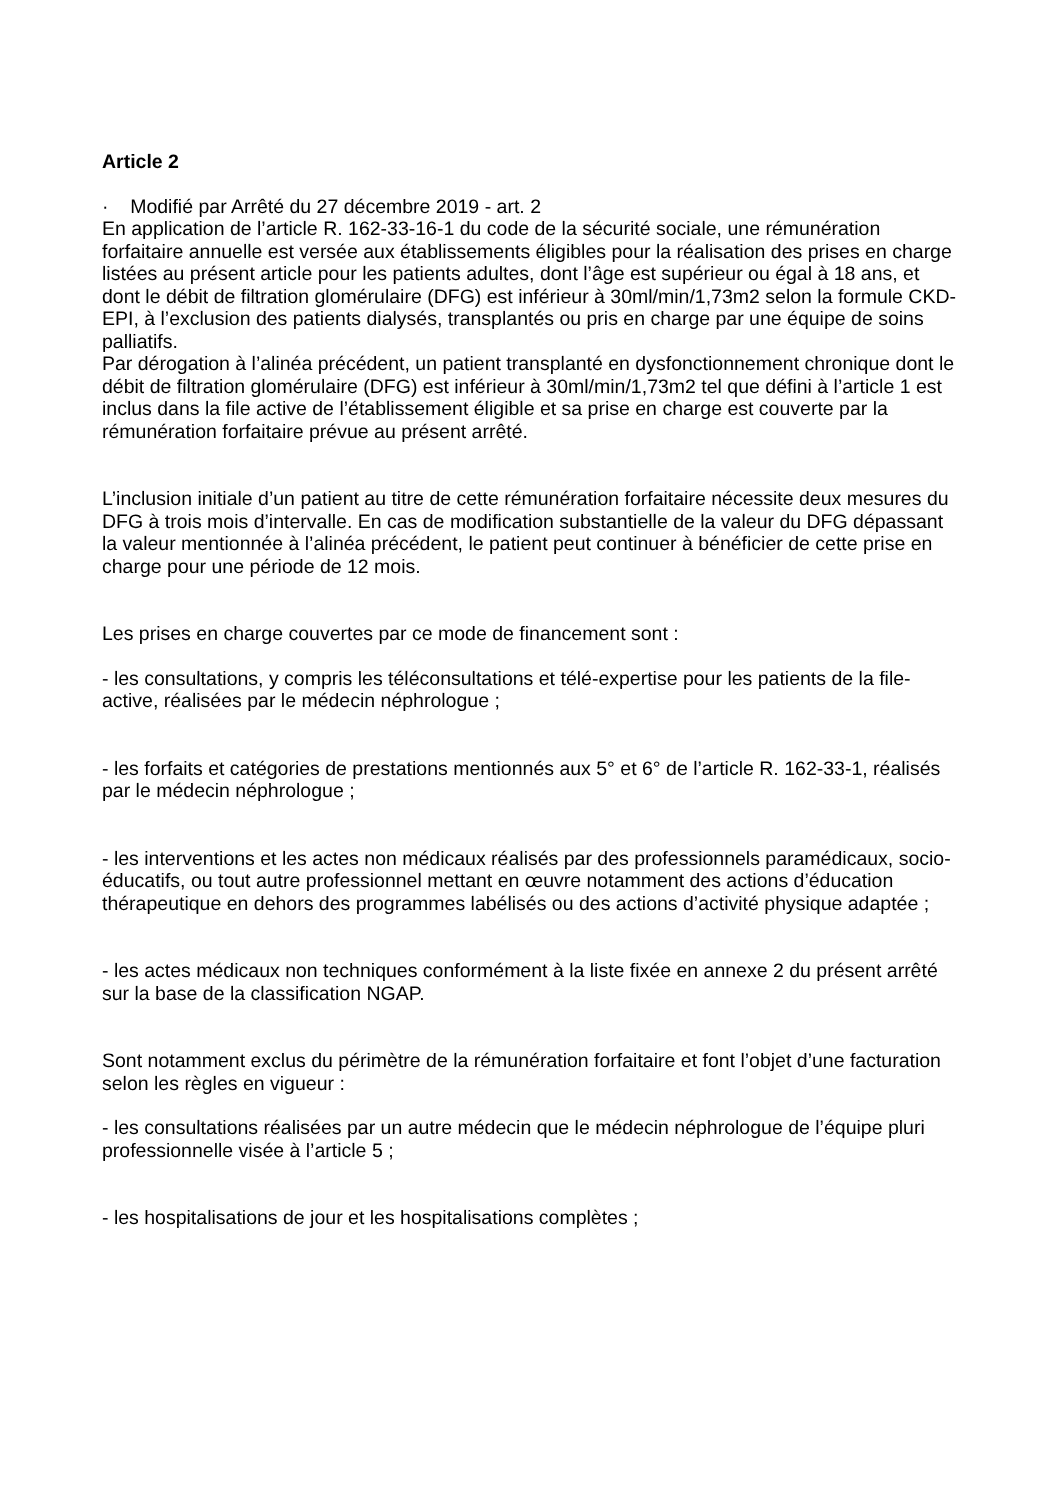Article 2
· Modifié par Arrêté du 27 décembre 2019 - art. 2
En application de l’article R. 162-33-16-1 du code de la sécurité sociale, une rémunération forfaitaire annuelle est versée aux établissements éligibles pour la réalisation des prises en charge listées au présent article pour les patients adultes, dont l’âge est supérieur ou égal à 18 ans, et dont le débit de filtration glomérulaire (DFG) est inférieur à 30ml/min/1,73m2 selon la formule CKD-EPI, à l’exclusion des patients dialysés, transplantés ou pris en charge par une équipe de soins palliatifs.
Par dérogation à l’alinéa précédent, un patient transplanté en dysfonctionnement chronique dont le débit de filtration glomérulaire (DFG) est inférieur à 30ml/min/1,73m2 tel que défini à l’article 1 est inclus dans la file active de l’établissement éligible et sa prise en charge est couverte par la rémunération forfaitaire prévue au présent arrêté.
L’inclusion initiale d’un patient au titre de cette rémunération forfaitaire nécessite deux mesures du DFG à trois mois d’intervalle. En cas de modification substantielle de la valeur du DFG dépassant la valeur mentionnée à l’alinéa précédent, le patient peut continuer à bénéficier de cette prise en charge pour une période de 12 mois.
Les prises en charge couvertes par ce mode de financement sont :
- les consultations, y compris les téléconsultations et télé-expertise pour les patients de la file-active, réalisées par le médecin néphrologue ;
- les forfaits et catégories de prestations mentionnés aux 5° et 6° de l’article R. 162-33-1, réalisés par le médecin néphrologue ;
- les interventions et les actes non médicaux réalisés par des professionnels paramédicaux, socio-éducatifs, ou tout autre professionnel mettant en œuvre notamment des actions d’éducation thérapeutique en dehors des programmes labélisés ou des actions d’activité physique adaptée ;
- les actes médicaux non techniques conformément à la liste fixée en annexe 2 du présent arrêté sur la base de la classification NGAP.
Sont notamment exclus du périmètre de la rémunération forfaitaire et font l’objet d’une facturation selon les règles en vigueur :
- les consultations réalisées par un autre médecin que le médecin néphrologue de l’équipe pluri professionnelle visée à l’article 5 ;
- les hospitalisations de jour et les hospitalisations complètes ;